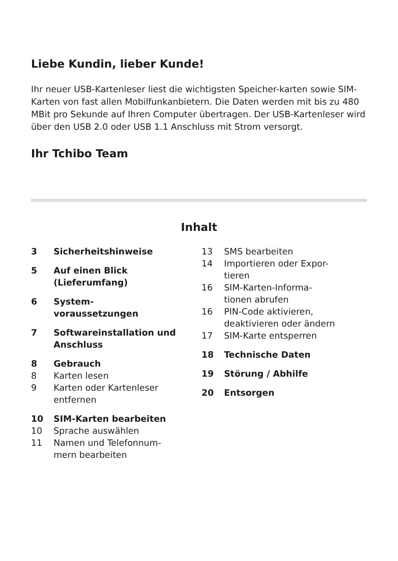Liebe Kundin, lieber Kunde!
Ihr neuer USB-Kartenleser liest die wichtigsten Speicher-karten sowie SIM-Karten von fast allen Mobilfunkanbietern. Die Daten werden mit bis zu 480 MBit pro Sekunde auf Ihren Computer übertragen. Der USB-Kartenleser wird über den USB 2.0 oder USB 1.1 Anschluss mit Strom versorgt.
Ihr Tchibo Team
Inhalt
3 Sicherheitshinweise
5 Auf einen Blick (Lieferumfang)
6 System-
voraussetzungen
7 Softwareinstallation und Anschluss
8 Gebrauch
8 Karten lesen
9 Karten oder Kartenleser entfernen
10 SIM-Karten bearbeiten
10 Sprache auswählen
11 Namen und Telefonnum-
mern bearbeiten
13 SMS bearbeiten
14 Importieren oder Expor-
tieren
16 SIM-Karten-Informa-
tionen abrufen
16 PIN-Code aktivieren, deaktivieren oder ändern
17 SIM-Karte entsperren
18 Technische Daten
19 Störung / Abhilfe
20 Entsorgen